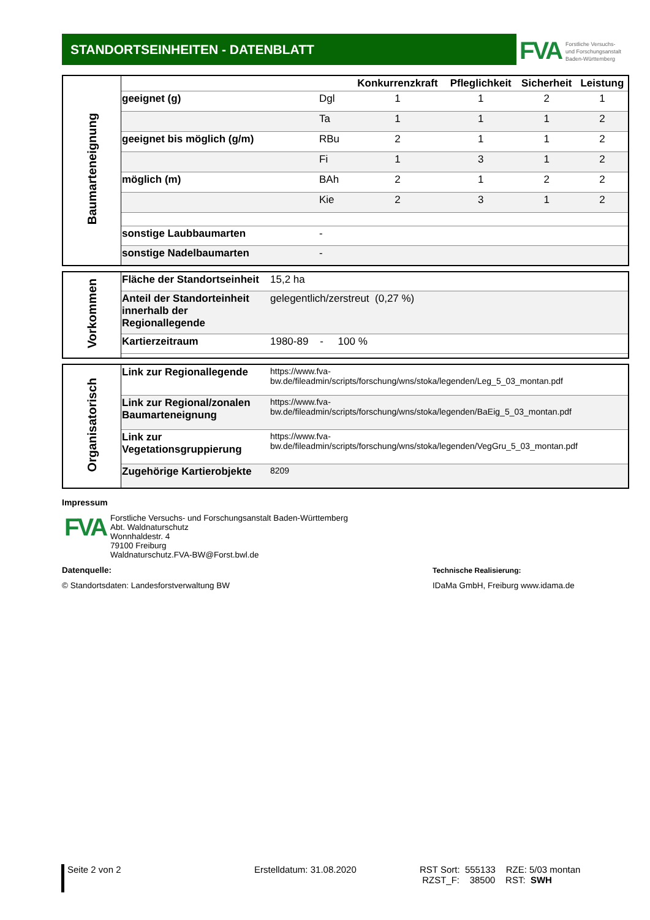STANDORTSEINHEITEN - DATENBLATT FVA
Forstliche Versuchs-
und Forschungsanstalt
Baden-Württemberg
| Baumarteneignung | | | Konkurrenzkraft | Pfleglichkeit | Sicherheit | Leistung |
| | geeignet (g) | Dgl | 1 | 1 | 2 | 1 |
| | | Ta | 1 | 1 | 1 | 2 |
| | geeignet bis möglich (g/m) | RBu | 2 | 1 | 1 | 2 |
| | | Fi | 1 | 3 | 1 | 2 |
| | möglich (m) | BAh | 2 | 1 | 2 | 2 |
| | | Kie | 2 | 3 | 1 | 2 |
| | sonstige Laubbaumarten | - | | | | |
| | sonstige Nadelbaumarten | - | | | | |
| Vorkommen | Fläche der Standortseinheit | 15,2 ha |
| | Anteil der Standorteinheit innerhalb der Regionallegende | gelegentlich/zerstreut (0,27 %) |
| | Kartierzeitraum | 1980-89 - 100 % |
| Organisatorisch | Link zur Regionallegende | https://www.fva- bw.de/fileadmin/scripts/forschung/wns/stoka/legenden/Leg_5_03_montan.pdf |
| | Link zur Regional/zonalen Baumarteneignung | https://www.fva- bw.de/fileadmin/scripts/forschung/wns/stoka/legenden/BaEig_5_03_montan.pdf |
| | Link zur Vegetationsgruppierung | https://www.fva- bw.de/fileadmin/scripts/forschung/wns/stoka/legenden/VegGru_5_03_montan.pdf |
| | Zugehörige Kartierobjekte | 8209 |
Impressum
FVA
Forstliche Versuchs- und Forschungsanstalt Baden-Württemberg
Abt. Waldnaturschutz
Wonnhaldestr. 4
79100 Freiburg
Waldnaturschutz.FVA-BW@Forst.bwl.de
Datenquelle:
© Standortsdaten: Landesforstverwaltung BW
Technische Realisierung:
IDaMa GmbH, Freiburg www.idama.de
Seite 2 von 2 Erstelldatum: 31.08.2020 RST Sort: 555133 RZE: 5/03 montan
RZST_F: 38500 RST: SWH